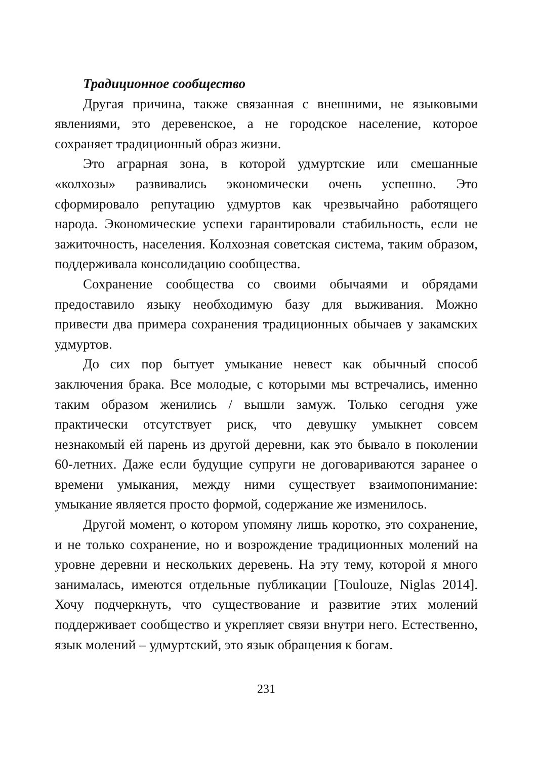Традиционное сообщество
Другая причина, также связанная с внешними, не языковыми явлениями, это деревенское, а не городское население, которое сохраняет традиционный образ жизни.
Это аграрная зона, в которой удмуртские или смешанные «колхозы» развивались экономически очень успешно. Это сформировало репутацию удмуртов как чрезвычайно работящего народа. Экономические успехи гарантировали стабильность, если не зажиточность, населения. Колхозная советская система, таким образом, поддерживала консолидацию сообщества.
Сохранение сообщества со своими обычаями и обрядами предоставило языку необходимую базу для выживания. Можно привести два примера сохранения традиционных обычаев у закамских удмуртов.
До сих пор бытует умыкание невест как обычный способ заключения брака. Все молодые, с которыми мы встречались, именно таким образом женились / вышли замуж. Только сегодня уже практически отсутствует риск, что девушку умыкнет совсем незнакомый ей парень из другой деревни, как это бывало в поколении 60-летних. Даже если будущие супруги не договариваются заранее о времени умыкания, между ними существует взаимопонимание: умыкание является просто формой, содержание же изменилось.
Другой момент, о котором упомяну лишь коротко, это сохранение, и не только сохранение, но и возрождение традиционных молений на уровне деревни и нескольких деревень. На эту тему, которой я много занималась, имеются отдельные публикации [Toulouze, Niglas 2014]. Хочу подчеркнуть, что существование и развитие этих молений поддерживает сообщество и укрепляет связи внутри него. Естественно, язык молений – удмуртский, это язык обращения к богам.
231